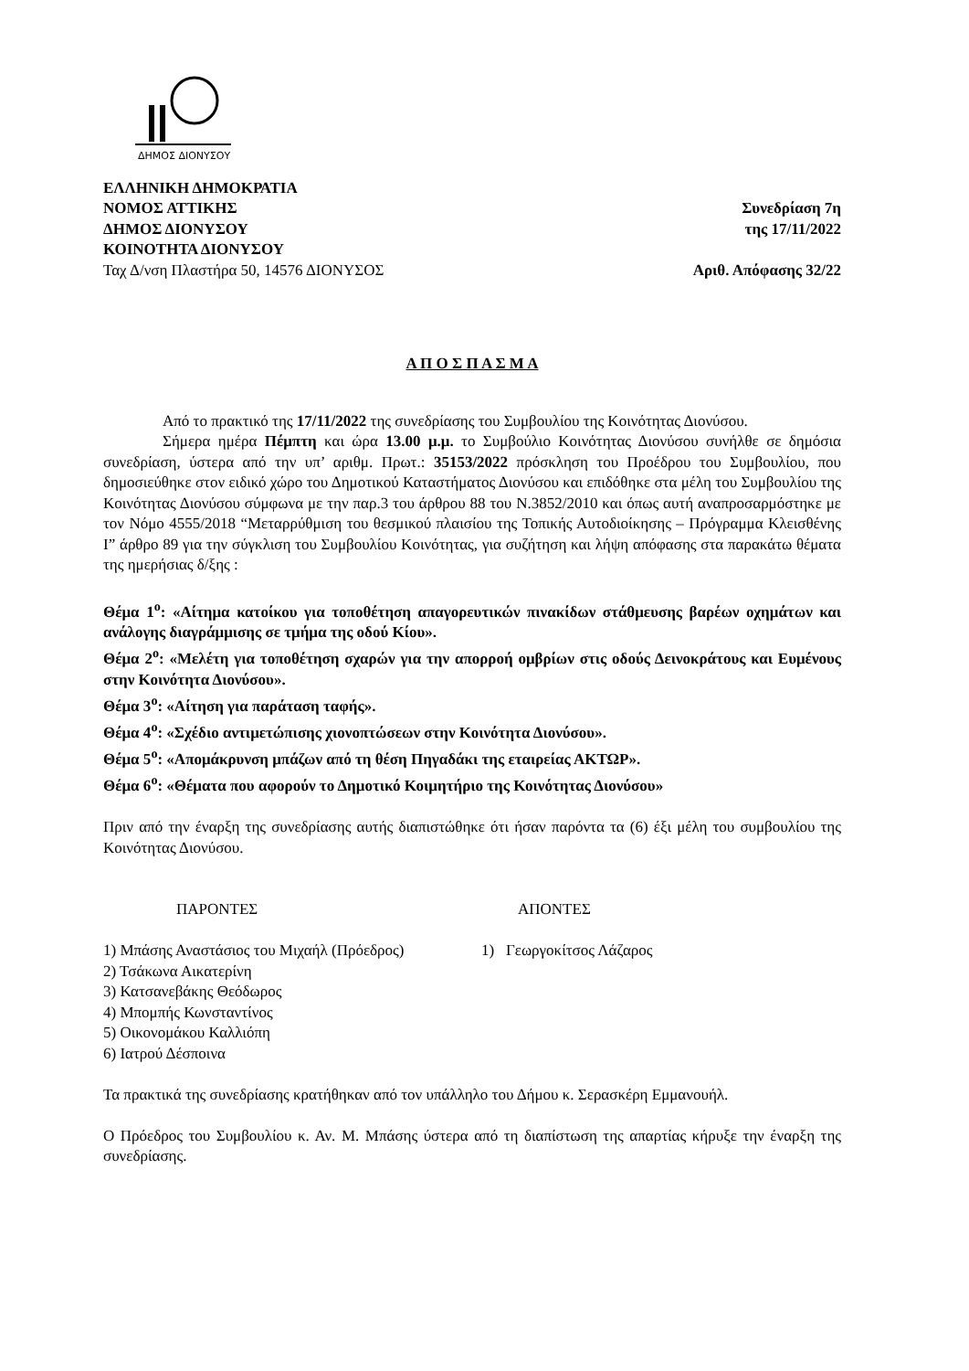ΔΗΜΟΣ ΔΙΟΝΥΣΟΥ
ΕΛΛΗΝΙΚΗ ΔΗΜΟΚΡΑΤΙΑ
ΝΟΜΟΣ ΑΤΤΙΚΗΣ
ΔΗΜΟΣ ΔΙΟΝΥΣΟΥ
ΚΟΙΝΟΤΗΤΑ ΔΙΟΝΥΣΟΥ
Ταχ Δ/νση Πλαστήρα 50, 14576 ΔΙΟΝΥΣΟΣ
Συνεδρίαση 7η
της 17/11/2022
Αριθ. Απόφασης 32/22
Α Π Ο Σ Π Α Σ Μ Α
Από το πρακτικό της 17/11/2022 της συνεδρίασης του Συμβουλίου της Κοινότητας Διονύσου.
Σήμερα ημέρα Πέμπτη και ώρα 13.00 μ.μ. το Συμβούλιο Κοινότητας Διονύσου συνήλθε σε δημόσια συνεδρίαση, ύστερα από την υπ’ αριθμ. Πρωτ.: 35153/2022 πρόσκληση του Προέδρου του Συμβουλίου, που δημοσιεύθηκε στον ειδικό χώρο του Δημοτικού Καταστήματος Διονύσου και επιδόθηκε στα μέλη του Συμβουλίου της Κοινότητας Διονύσου σύμφωνα με την παρ.3 του άρθρου 88 του Ν.3852/2010 και όπως αυτή αναπροσαρμόστηκε με τον Νόμο 4555/2018 “Μεταρρύθμιση του θεσμικού πλαισίου της Τοπικής Αυτοδιοίκησης – Πρόγραμμα Κλεισθένης Ι” άρθρο 89 για την σύγκλιση του Συμβουλίου Κοινότητας, για συζήτηση και λήψη απόφασης στα παρακάτω θέματα της ημερήσιας δ/ξης :
Θέμα 1<sup>ο</sup>: «Αίτημα κατοίκου για τοποθέτηση απαγορευτικών πινακίδων στάθμευσης βαρέων οχημάτων και ανάλογης διαγράμμισης σε τμήμα της οδού Κίου».
Θέμα 2<sup>ο</sup>: «Μελέτη για τοποθέτηση σχαρών για την απορροή ομβρίων στις οδούς Δεινοκράτους και Ευμένους στην Κοινότητα Διονύσου».
Θέμα 3<sup>ο</sup>: «Αίτηση για παράταση ταφής».
Θέμα 4<sup>ο</sup>: «Σχέδιο αντιμετώπισης χιονοπτώσεων στην Κοινότητα Διονύσου».
Θέμα 5<sup>ο</sup>: «Απομάκρυνση μπάζων από τη θέση Πηγαδάκι της εταιρείας ΑΚΤΩΡ».
Θέμα 6<sup>ο</sup>: «Θέματα που αφορούν το Δημοτικό Κοιμητήριο της Κοινότητας Διονύσου»
Πριν από την έναρξη της συνεδρίασης αυτής διαπιστώθηκε ότι ήσαν παρόντα τα (6) έξι μέλη του συμβουλίου της Κοινότητας Διονύσου.
ΠΑΡΟΝΤΕΣ
1) Μπάσης Αναστάσιος του Μιχαήλ (Πρόεδρος)
2) Τσάκωνα Αικατερίνη
3) Κατσανεβάκης Θεόδωρος
4) Μπομπής Κωνσταντίνος
5) Οικονομάκου Καλλιόπη
6) Ιατρού Δέσποινα
ΑΠΟΝΤΕΣ
1) Γεωργοκίτσος Λάζαρος
Τα πρακτικά της συνεδρίασης κρατήθηκαν από τον υπάλληλο του Δήμου κ. Σερασκέρη Εμμανουήλ.
Ο Πρόεδρος του Συμβουλίου κ. Αν. Μ. Μπάσης ύστερα από τη διαπίστωση της απαρτίας κήρυξε την έναρξη της συνεδρίασης.